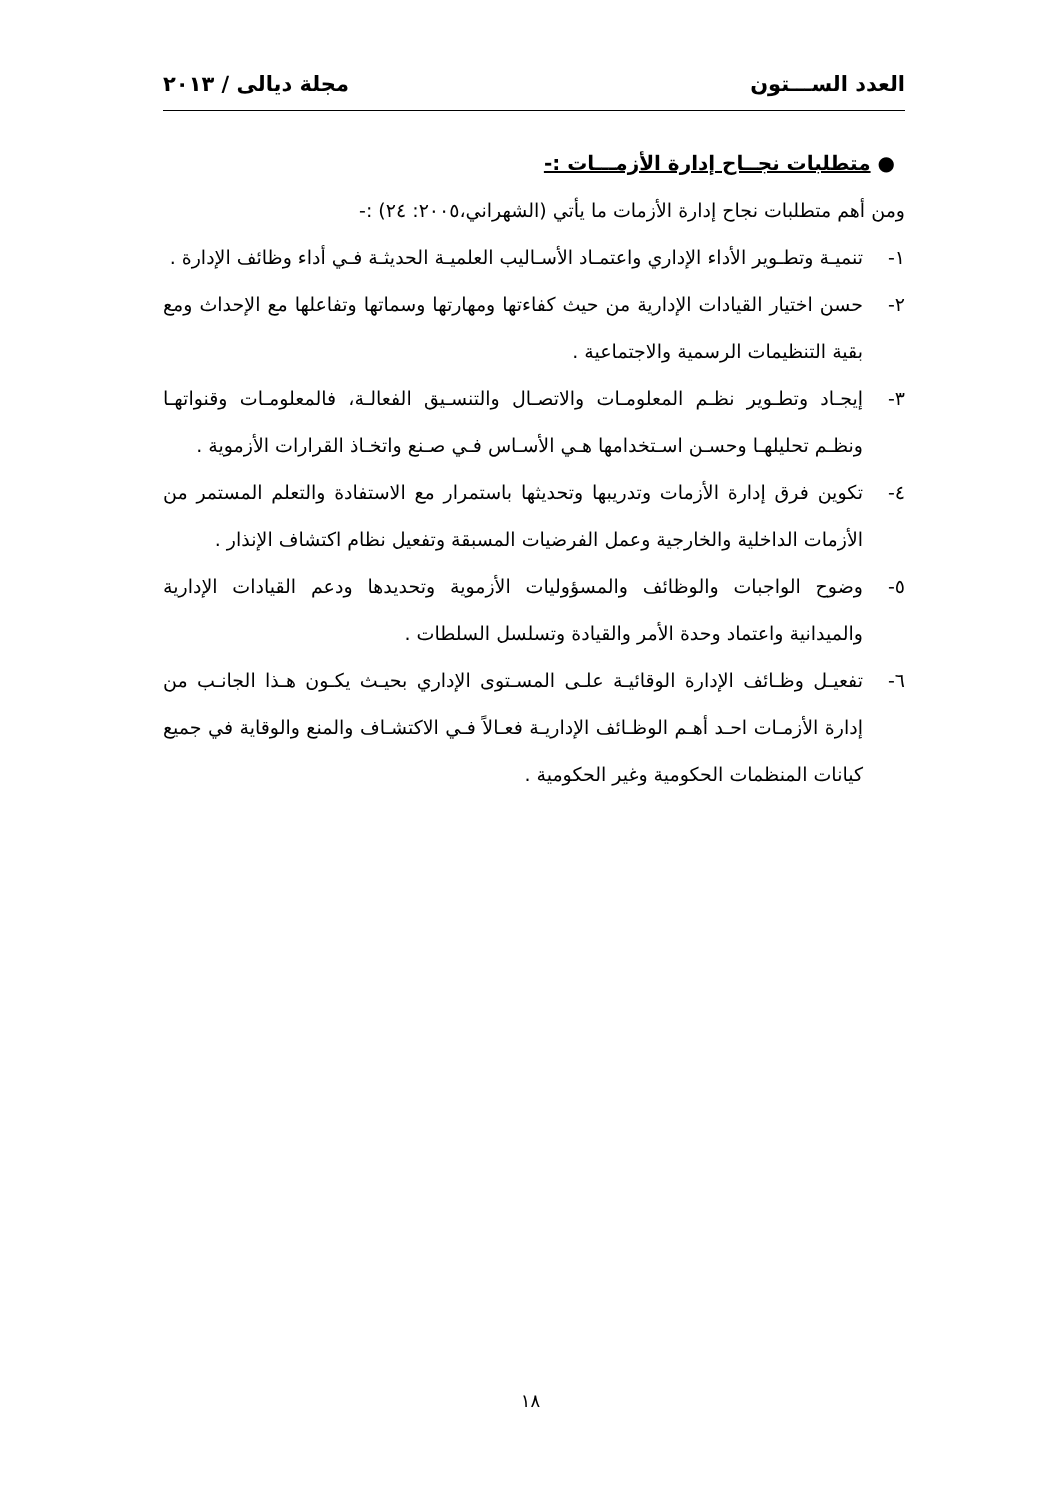العدد الســـتون مجلة ديالى / ٢٠١٣
● متطلبات نجــاح إدارة الأزمـــات :-
ومن أهم متطلبات نجاح إدارة الأزمات ما يأتي (الشهراني،٢٠٠٥: ٢٤) :-
١- تنميـة وتطـوير الأداء الإداري واعتمـاد الأسـاليب العلميـة الحديثـة فـي أداء وظائف الإدارة .
٢- حسن اختيار القيادات الإدارية من حيث كفاءتها ومهارتها وسماتها وتفاعلها مع الإحداث ومع بقية التنظيمات الرسمية والاجتماعية .
٣- إيجـاد وتطـوير نظـم المعلومـات والاتصـال والتنسـيق الفعالـة، فالمعلومـات وقنواتهـا ونظـم تحليلهـا وحسـن اسـتخدامها هـي الأسـاس فـي صـنع واتخـاذ القرارات الأزموية .
٤- تكوين فرق إدارة الأزمات وتدريبها وتحديثها باستمرار مع الاستفادة والتعلم المستمر من الأزمات الداخلية والخارجية وعمل الفرضيات المسبقة وتفعيل نظام اكتشاف الإنذار .
٥- وضوح الواجبات والوظائف والمسؤوليات الأزموية وتحديدها ودعم القيادات الإدارية والميدانية واعتماد وحدة الأمر والقيادة وتسلسل السلطات .
٦- تفعيـل وظـائف الإدارة الوقائيـة علـى المسـتوى الإداري بحيـث يكـون هـذا الجانـب من إدارة الأزمـات احـد أهـم الوظـائف الإداريـة فعـالاً فـي الاكتشـاف والمنع والوقاية في جميع كيانات المنظمات الحكومية وغير الحكومية .
١٨